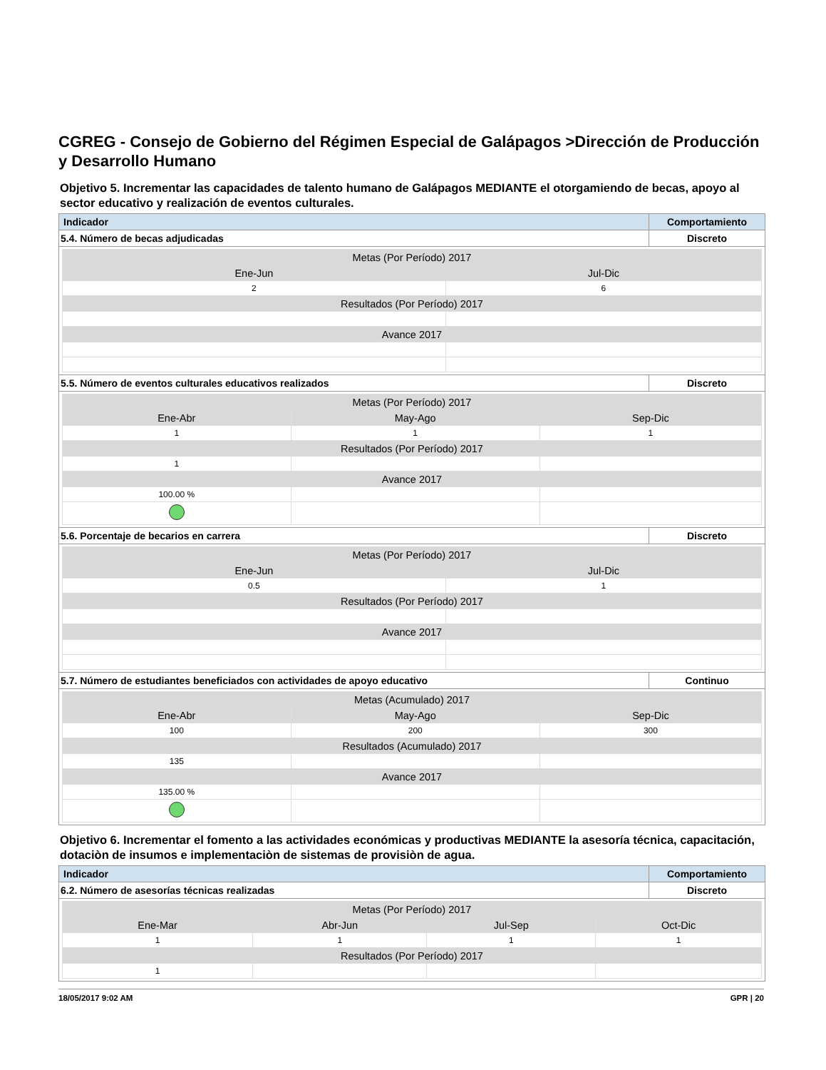CGREG - Consejo de Gobierno del Régimen Especial de Galápagos >Dirección de Producción y Desarrollo Humano
Objetivo 5. Incrementar las capacidades de talento humano de Galápagos MEDIANTE el otorgamiendo de becas, apoyo al sector educativo y realización de eventos culturales.
| Indicador | Comportamiento |
| 5.4. Número de becas adjudicadas | Discreto |
| / Metas (Por Período) 2017 / / / Ene-Jun / Jul-Dic / / 2 / 6 / / Resultados (Por Período) 2017 / / / Avance 2017 / / | |
| 5.5. Número de eventos culturales educativos realizados | Discreto |
| / Metas (Por Período) 2017 / / / / Ene-Abr / May-Ago / Sep-Dic / / 1 / 1 / 1 / / Resultados (Por Período) 2017 / / / / 1 / / / / Avance 2017 / / / / 100.00 % / / / | |
| 5.6. Porcentaje de becarios en carrera | Discreto |
| / Metas (Por Período) 2017 / / / Ene-Jun / Jul-Dic / / 0.5 / 1 / / Resultados (Por Período) 2017 / / / Avance 2017 / / | |
| 5.7. Número de estudiantes beneficiados con actividades de apoyo educativo | Continuo |
| / Metas (Acumulado) 2017 / / / / Ene-Abr / May-Ago / Sep-Dic / / 100 / 200 / 300 / / Resultados (Acumulado) 2017 / / / / 135 / / / / Avance 2017 / / / / 135.00 % / / / | |
Objetivo 6. Incrementar el fomento a las actividades económicas y productivas MEDIANTE la asesoría técnica, capacitación, dotaciòn de insumos e implementaciòn de sistemas de provisiòn de agua.
| Indicador | Comportamiento |
| 6.2. Número de asesorías técnicas realizadas | Discreto |
| / Metas (Por Período) 2017 / / / / / Ene-Mar / Abr-Jun / Jul-Sep / Oct-Dic / / 1 / 1 / 1 / 1 / / Resultados (Por Período) 2017 / / / / / 1 / / / / | |
18/05/2017 9:02 AM GPR | 20